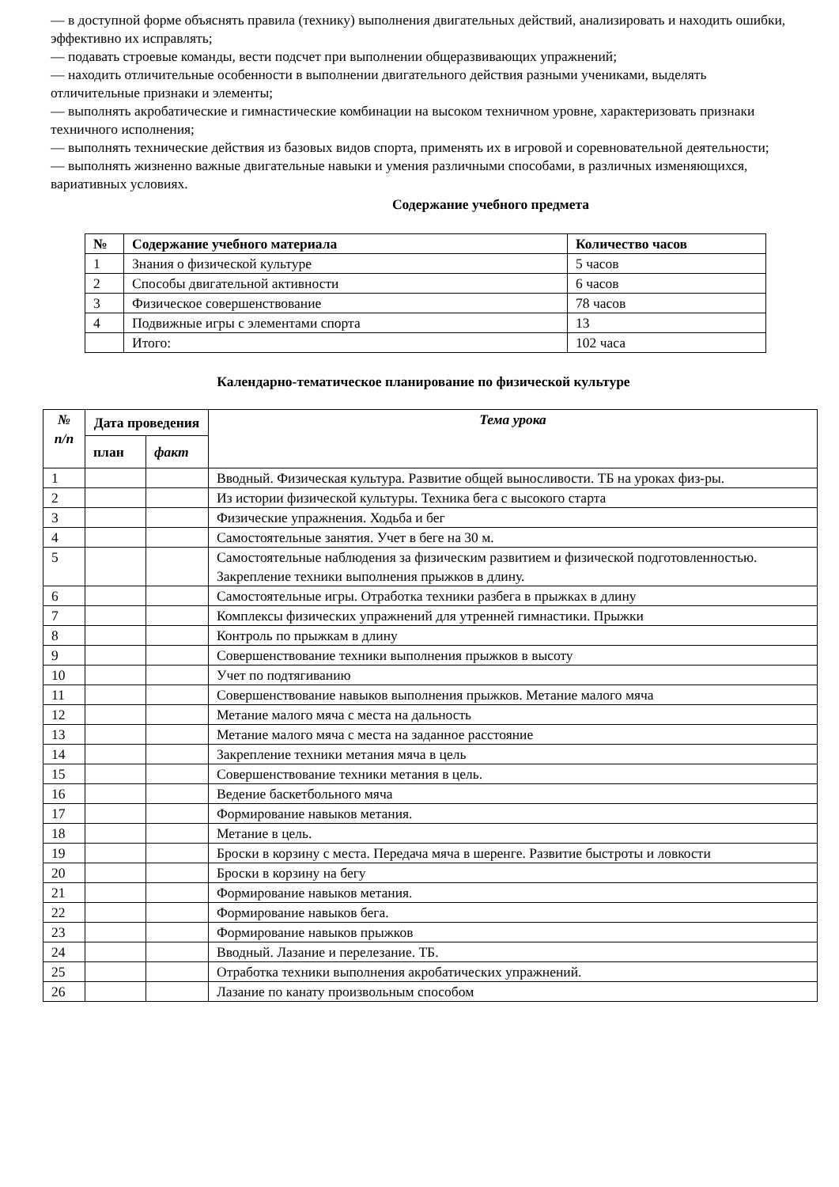— в доступной форме объяснять правила (технику) выполнения двигательных действий, анализировать и находить ошибки, эффективно их исправлять;
— подавать строевые команды, вести подсчет при выполнении общеразвивающих упражнений;
— находить отличительные особенности в выполнении двигательного действия разными учениками, выделять отличительные признаки и элементы;
— выполнять акробатические и гимнастические комбинации на высоком техничном уровне, характеризовать признаки техничного исполнения;
— выполнять технические действия из базовых видов спорта, применять их в игровой и соревновательной деятельности;
— выполнять жизненно важные двигательные навыки и умения различными способами, в различных изменяющихся, вариативных условиях.
Содержание учебного предмета
| № | Содержание учебного материала | Количество часов |
| --- | --- | --- |
| 1 | Знания о физической культуре | 5 часов |
| 2 | Способы двигательной активности | 6 часов |
| 3 | Физическое совершенствование | 78 часов |
| 4 | Подвижные игры с элементами спорта | 13 |
| | Итого: | 102 часа |
Календарно-тематическое планирование по физической культуре
| № п/п | Дата проведения | | Тема урока |
| --- | --- | --- | --- |
| | план | факт | |
| 1 | | | Вводный. Физическая культура. Развитие общей выносливости. ТБ на уроках физ-ры. |
| 2 | | | Из истории физической культуры. Техника бега с высокого старта |
| 3 | | | Физические упражнения. Ходьба и бег |
| 4 | | | Самостоятельные занятия. Учет в беге на 30 м. |
| 5 | | | Самостоятельные наблюдения за физическим развитием и физической подготовленностью. Закрепление техники выполнения прыжков в длину. |
| 6 | | | Самостоятельные игры. Отработка техники разбега в прыжках в длину |
| 7 | | | Комплексы физических упражнений для утренней гимнастики. Прыжки |
| 8 | | | Контроль по прыжкам в длину |
| 9 | | | Совершенствование техники выполнения прыжков в высоту |
| 10 | | | Учет по подтягиванию |
| 11 | | | Совершенствование навыков выполнения прыжков. Метание малого мяча |
| 12 | | | Метание малого мяча с места на дальность |
| 13 | | | Метание малого мяча с места на заданное расстояние |
| 14 | | | Закрепление техники метания мяча в цель |
| 15 | | | Совершенствование техники метания в цель. |
| 16 | | | Ведение баскетбольного мяча |
| 17 | | | Формирование навыков метания. |
| 18 | | | Метание в цель. |
| 19 | | | Броски в корзину с места. Передача мяча в шеренге. Развитие быстроты и ловкости |
| 20 | | | Броски в корзину на бегу |
| 21 | | | Формирование навыков метания. |
| 22 | | | Формирование навыков бега. |
| 23 | | | Формирование навыков прыжков |
| 24 | | | Вводный. Лазание и перелезание. ТБ. |
| 25 | | | Отработка техники выполнения акробатических упражнений. |
| 26 | | | Лазание по канату произвольным способом |